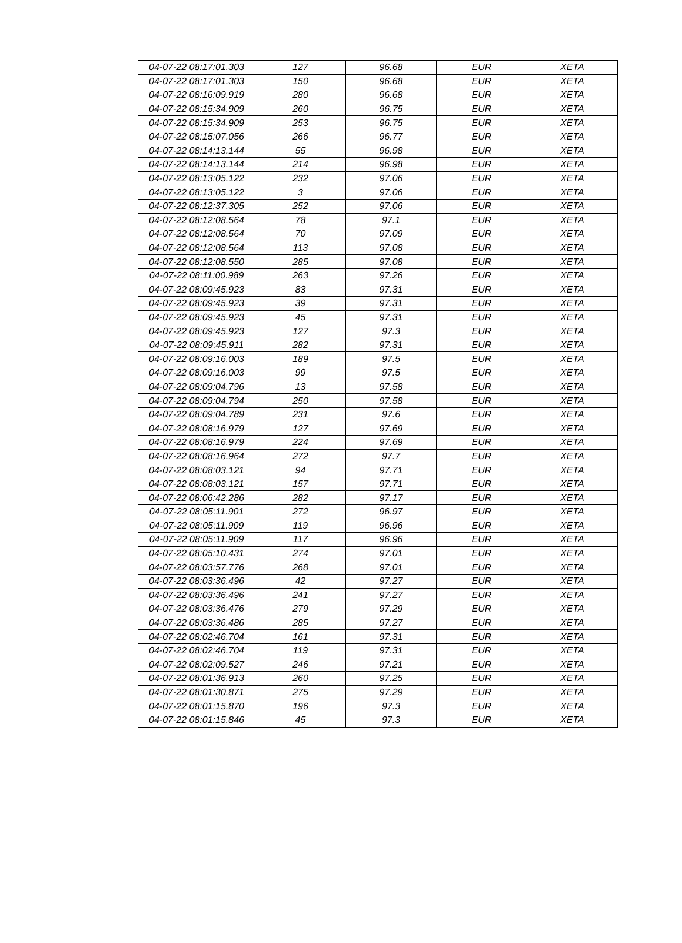| 04-07-22 08:17:01.303 | 127 | 96.68 | EUR | XETA |
| 04-07-22 08:17:01.303 | 150 | 96.68 | EUR | XETA |
| 04-07-22 08:16:09.919 | 280 | 96.68 | EUR | XETA |
| 04-07-22 08:15:34.909 | 260 | 96.75 | EUR | XETA |
| 04-07-22 08:15:34.909 | 253 | 96.75 | EUR | XETA |
| 04-07-22 08:15:07.056 | 266 | 96.77 | EUR | XETA |
| 04-07-22 08:14:13.144 | 55 | 96.98 | EUR | XETA |
| 04-07-22 08:14:13.144 | 214 | 96.98 | EUR | XETA |
| 04-07-22 08:13:05.122 | 232 | 97.06 | EUR | XETA |
| 04-07-22 08:13:05.122 | 3 | 97.06 | EUR | XETA |
| 04-07-22 08:12:37.305 | 252 | 97.06 | EUR | XETA |
| 04-07-22 08:12:08.564 | 78 | 97.1 | EUR | XETA |
| 04-07-22 08:12:08.564 | 70 | 97.09 | EUR | XETA |
| 04-07-22 08:12:08.564 | 113 | 97.08 | EUR | XETA |
| 04-07-22 08:12:08.550 | 285 | 97.08 | EUR | XETA |
| 04-07-22 08:11:00.989 | 263 | 97.26 | EUR | XETA |
| 04-07-22 08:09:45.923 | 83 | 97.31 | EUR | XETA |
| 04-07-22 08:09:45.923 | 39 | 97.31 | EUR | XETA |
| 04-07-22 08:09:45.923 | 45 | 97.31 | EUR | XETA |
| 04-07-22 08:09:45.923 | 127 | 97.3 | EUR | XETA |
| 04-07-22 08:09:45.911 | 282 | 97.31 | EUR | XETA |
| 04-07-22 08:09:16.003 | 189 | 97.5 | EUR | XETA |
| 04-07-22 08:09:16.003 | 99 | 97.5 | EUR | XETA |
| 04-07-22 08:09:04.796 | 13 | 97.58 | EUR | XETA |
| 04-07-22 08:09:04.794 | 250 | 97.58 | EUR | XETA |
| 04-07-22 08:09:04.789 | 231 | 97.6 | EUR | XETA |
| 04-07-22 08:08:16.979 | 127 | 97.69 | EUR | XETA |
| 04-07-22 08:08:16.979 | 224 | 97.69 | EUR | XETA |
| 04-07-22 08:08:16.964 | 272 | 97.7 | EUR | XETA |
| 04-07-22 08:08:03.121 | 94 | 97.71 | EUR | XETA |
| 04-07-22 08:08:03.121 | 157 | 97.71 | EUR | XETA |
| 04-07-22 08:06:42.286 | 282 | 97.17 | EUR | XETA |
| 04-07-22 08:05:11.901 | 272 | 96.97 | EUR | XETA |
| 04-07-22 08:05:11.909 | 119 | 96.96 | EUR | XETA |
| 04-07-22 08:05:11.909 | 117 | 96.96 | EUR | XETA |
| 04-07-22 08:05:10.431 | 274 | 97.01 | EUR | XETA |
| 04-07-22 08:03:57.776 | 268 | 97.01 | EUR | XETA |
| 04-07-22 08:03:36.496 | 42 | 97.27 | EUR | XETA |
| 04-07-22 08:03:36.496 | 241 | 97.27 | EUR | XETA |
| 04-07-22 08:03:36.476 | 279 | 97.29 | EUR | XETA |
| 04-07-22 08:03:36.486 | 285 | 97.27 | EUR | XETA |
| 04-07-22 08:02:46.704 | 161 | 97.31 | EUR | XETA |
| 04-07-22 08:02:46.704 | 119 | 97.31 | EUR | XETA |
| 04-07-22 08:02:09.527 | 246 | 97.21 | EUR | XETA |
| 04-07-22 08:01:36.913 | 260 | 97.25 | EUR | XETA |
| 04-07-22 08:01:30.871 | 275 | 97.29 | EUR | XETA |
| 04-07-22 08:01:15.870 | 196 | 97.3 | EUR | XETA |
| 04-07-22 08:01:15.846 | 45 | 97.3 | EUR | XETA |